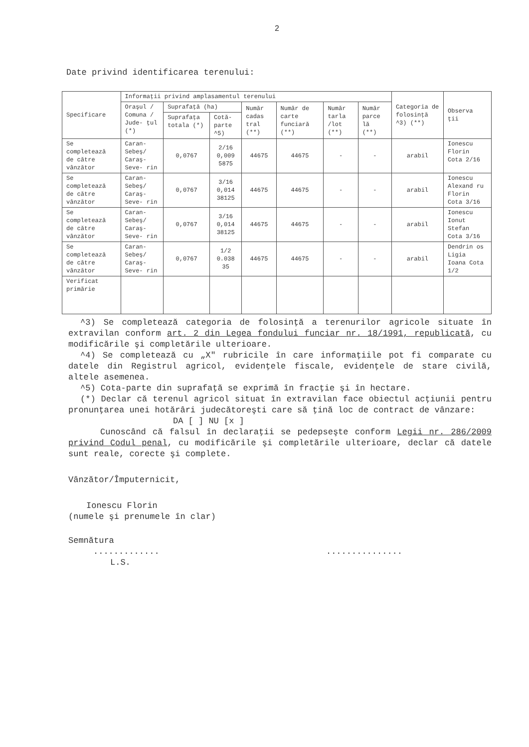2
Date privind identificarea terenului:
| Specificare | Informaţii privind amplasamentul terenului | | | | | | | Categoria de folosinţă ^3) (**) | Observa ţii |
| --- | --- | --- | --- | --- | --- | --- | --- | --- | --- |
| | Oraşul / Comuna / Jude- ţul (*) | Suprafaţă (ha) | | Număr cadas tral (**) | Număr de carte funciară (**) | Număr tarla /lot (**) | Număr parce lă (**) | | |
| | | Suprafaţa totala (*) | Cotă- parte ^5) | | | | | | |
| Se completează de către vânzător | Caran- Sebeş/ Caraş- Seve- rin | 0,0767 | 2/16 0,009 5875 | 44675 | 44675 | - | - | arabil | Ionescu Florin Cota 2/16 |
| Se completează de către vânzător | Caran- Sebeş/ Caraş- Seve- rin | 0,0767 | 3/16 0,014 38125 | 44675 | 44675 | - | - | arabil | Ionescu Alexand ru Florin Cota 3/16 |
| Se completează de către vânzător | Caran- Sebeş/ Caraş- Seve- rin | 0,0767 | 3/16 0,014 38125 | 44675 | 44675 | - | - | arabil | Ionescu Ionut Stefan Cota 3/16 |
| Se completează de către vânzător | Caran- Sebeş/ Caraş- Seve- rin | 0,0767 | 1/2 0.038 35 | 44675 | 44675 | - | - | arabil | Dendrin os Ligia Ioana Cota 1/2 |
| Verificat primărie | | | | | | | | | |
^3) Se completează categoria de folosinţă a terenurilor agricole situate în extravilan conform art. 2 din Legea fondului funciar nr. 18/1991, republicată, cu modificările şi completările ulterioare.
^4) Se completează cu „X" rubricile în care informaţiile pot fi comparate cu datele din Registrul agricol, evidenţele fiscale, evidenţele de stare civilă, altele asemenea.
^5) Cota-parte din suprafaţă se exprimă în fracţie şi în hectare.
(*) Declar că terenul agricol situat în extravilan face obiectul acţiunii pentru pronunţarea unei hotărâri judecătoreşti care să ţină loc de contract de vânzare:
DA [ ] NU [x ]
Cunoscând că falsul în declaraţii se pedepseşte conform Legii nr. 286/2009 privind Codul penal, cu modificările şi completările ulterioare, declar că datele sunt reale, corecte şi complete.
Vânzător/Împuternicit,
Ionescu Florin
(numele şi prenumele în clar)
Semnătura
............................
L.S.